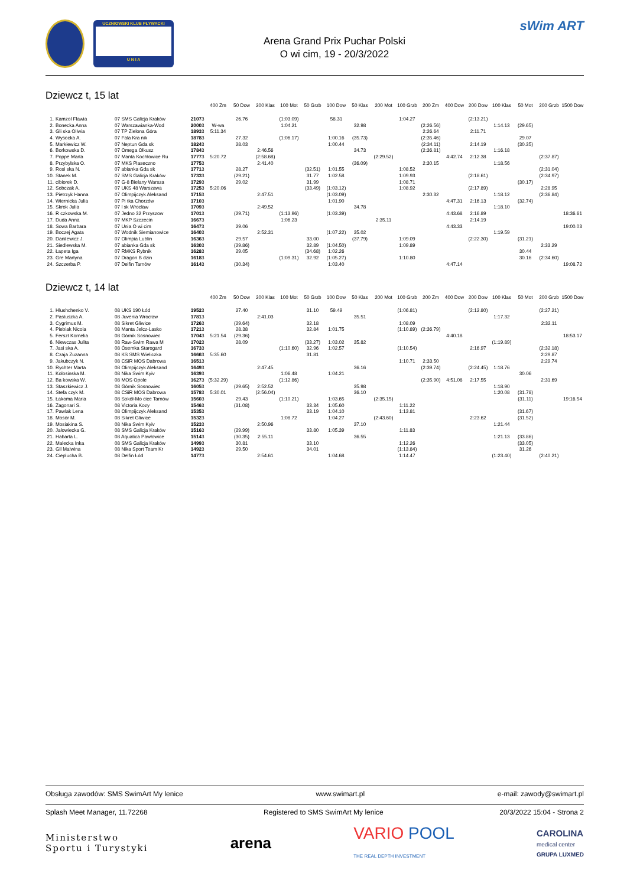UCZNIOWSKI KLUB PŁYWACKI
U N I A
Arena Grand Prix Puchar Polski
O wi cim, 19 - 20/3/2022
sWim ART
Dziewcz t, 15 lat
| | | | | | 400 Zm | 50 Dow | 200 Klas | 100 Mot | 50 Grzb | 100 Dow | 50 Klas | 200 Mot | 100 Grzb | 200 Zm | 400 Dow | 200 Dow | 100 Klas | 50 Mot | 200 Grzb | 1500 Dow |
| --- | --- | --- | --- | --- | --- | --- | --- | --- | --- | --- | --- | --- | --- | --- | --- | --- | --- | --- | --- | --- |
| 1. | Kamzol Flawia | 07 SMS Galicja Kraków | 2107 | 3 | | 26.76 | | (1:03.09) | | 58.31 | | | 1:04.27 | | | (2:13.21) | | | | |
| 2. | Bonecka Anna | 07 Warszawianka-Wod | 2000 | 3 | W-wa | | | 1:04.21 | | | 32.98 | | | (2:26.56) | | | 1:14.13 | (29.65) | | |
| 3. | Gli ska Oliwia | 07 TP Zielona Góra | 1893 | 3 | 5:11.34 | | | | | | | | | 2:26.64 | | 2:11.71 | | | | |
| 4. | Wysocka A. | 07 Fala Kra nik | 1878 | 3 | | 27.32 | | (1:06.17) | | 1:00.16 | (35.73) | | | (2:35.46) | | | | 29.07 | | |
| 5. | Markiewicz W. | 07 Neptun Gda sk | 1824 | 3 | | 28.03 | | | | 1:00.44 | | | | (2:34.11) | | 2:14.19 | | (30.35) | | |
| 6. | Borkowska D. | 07 Omega Olkusz | 1784 | 3 | | | 2:46.56 | | | | 34.73 | | | (2:36.81) | | | 1:16.18 | | | |
| 7. | Poppe Marta | 07 Manta Kochłowice Ru | 1777 | 3 | 5:20.72 | | (2:58.68) | | | | | (2:29.52) | | | 4:42.74 | 2:12.38 | | | (2:37.87) | |
| 8. | Przybylska O. | 07 MKS Piaseczno | 1775 | 3 | | | 2:41.40 | | | | (36.09) | | | 2:30.15 | | | 1:18.56 | | | |
| 9. | Rosi ska N. | 07 abianka Gda sk | 1771 | 3 | | 28.27 | | | (32.51) | 1:01.55 | | | 1:08.52 | | | | | | (2:31.04) | |
| 10. | Stanek M. | 07 SMS Galicja Kraków | 1733 | 3 | | (29.21) | | | 31.77 | 1:02.58 | | | 1:09.93 | | | (2:18.61) | | | (2:34.97) | |
| 11. | cibiorek D. | 07 G-8 Bielany Warsza | 1729 | 3 | | 29.02 | | | 31.99 | | | | 1:08.71 | | | | | (30.17) | | |
| 12. | Sobczak A. | 07 UKS 48 Warszawa | 1725 | 3 | 5:20.06 | | | | (33.49) | (1:03.12) | | | 1:08.92 | | | (2:17.89) | | | 2:28.95 | |
| 13. | Pietrzyk Hanna | 07 Olimpijczyk Aleksand | 1715 | 3 | | | 2:47.51 | | | (1:03.09) | | | | 2:30.32 | | | 1:18.12 | | (2:36.84) | |
| 14. | Wiernicka Julia | 07 Pi tka Chorzów | 1710 | 3 | | | | | | 1:01.90 | | | | | 4:47.31 | 2:16.13 | | (32.74) | | |
| 15. | Skrok Julia | 07 l sk Wrocław | 1709 | 3 | | | 2:49.52 | | | | 34.78 | | | | | | 1:18.10 | | | |
| 16. | R czkowska M. | 07 Jedno 32 Przyszow | 1701 | 3 | | (29.71) | | (1:13.96) | | (1:03.39) | | | | | 4:43.68 | 2:16.89 | | | | 18:36.61 |
| 17. | Duda Anna | 07 MKP Szczecin | 1667 | 3 | | | | 1:06.23 | | | | 2:35.11 | | | | 2:14.19 | | | | |
| 18. | Sowa Barbara | 07 Unia O wi cim | 1647 | 3 | | 29.06 | | | | | | | | | 4:43.33 | | | | | 19:00.03 |
| 19. | Boczej Agata | 07 Wodnik Siemianowice | 1640 | 3 | | | 2:52.31 | | | (1:07.22) | 35.02 | | | | | | 1:19.59 | | | |
| 20. | Danilewicz J. | 07 Olimpia Lublin | 1636 | 3 | | 29.57 | | | 33.00 | | (37.79) | | 1:09.09 | | | (2:22.30) | | (31.21) | | |
| 21. | Siedlewska M. | 07 abianka Gda sk | 1630 | 3 | | (29.86) | | | 32.89 | (1:04.50) | | | 1:09.89 | | | | | | 2:33.29 | |
| 22. | Łapeta Iga | 07 RMKS Rybnik | 1628 | 3 | | 29.05 | | | (34.68) | 1:02.26 | | | | | | | | 30.44 | | |
| 23. | Gre Martyna | 07 Dragon B dzin | 1618 | 3 | | | | (1:09.31) | 32.92 | (1:05.27) | | | 1:10.80 | | | | | 30.16 | (2:34.60) | |
| 24. | Szczerba P. | 07 Delfin Tarnów | 1614 | 3 | | (30.34) | | | | 1:03.40 | | | | | 4:47.14 | | | | | 19:08.72 |
Dziewcz t, 14 lat
| | | | | | 400 Zm | 50 Dow | 200 Klas | 100 Mot | 50 Grzb | 100 Dow | 50 Klas | 200 Mot | 100 Grzb | 200 Zm | 400 Dow | 200 Dow | 100 Klas | 50 Mot | 200 Grzb | 1500 Dow |
| --- | --- | --- | --- | --- | --- | --- | --- | --- | --- | --- | --- | --- | --- | --- | --- | --- | --- | --- | --- | --- |
| 1. | Hlushchenko V. | 08 UKS 190 Łód | 1952 | 3 | | 27.40 | | | 31.10 | 59.49 | | | (1:06.81) | | | (2:12.80) | | | (2:27.21) | |
| 2. | Pastuszka A. | 08 Juvenia Wrocław | 1781 | 3 | | | 2:41.03 | | | | 35.51 | | | | | | 1:17.32 | | | |
| 3. | Cygrimus M. | 08 Sikret Gliwice | 1726 | 3 | | (29.64) | | | 32.18 | | | | 1:08.09 | | | | | | 2:32.11 | |
| 4. | Piebiak Nicola | 08 Manta Jelcz-Lasko | 1721 | 3 | | 28.38 | | | 32.84 | 1:01.75 | | | (1:10.89) | (2:36.79) | | | | | | |
| 5. | Ferszt Kornelia | 08 Górnik Sosnowiec | 1704 | 3 | 5:21.54 | (29.36) | | | | | | | | | 4:40.18 | | | | | 18:53.17 |
| 6. | Niewczas Julita | 08 Raw-Swim Rawa M | 1702 | 3 | | 28.09 | | | (33.27) | 1:03.02 | 35.82 | | | | | | (1:19.89) | | | |
| 7. | Jasi ska A. | 08 Ósemka Starogard | 1673 | 3 | | | | (1:10.60) | 32.96 | 1:02.57 | | | (1:10.54) | | | 2:16.97 | | | (2:32.18) | |
| 8. | Czaja Zuzanna | 08 KS SMS Wieliczka | 1666 | 3 | 5:35.60 | | | | 31.81 | | | | | | | | | | 2:29.87 | |
| 9. | Jakubczyk N. | 08 CSiR MOS Dabrowa | 1651 | 3 | | | | | | | | | 1:10.71 | 2:33.50 | | | | | 2:29.74 | |
| 10. | Rychter Marta | 08 Olimpijczyk Aleksand | 1649 | 3 | | | 2:47.45 | | | | 36.16 | | | (2:39.74) | | (2:24.45) | 1:18.76 | | | |
| 11. | Kolosinska M. | 08 Nika Swim Kyiv | 1639 | 3 | | | | 1:06.48 | | 1:04.21 | | | | | | | | 30.06 | | |
| 12. | Ba kowska W. | 08 MOS Opole | 1627 | 3 | (5:32.29) | | | (1:12.86) | | | | | | (2:35.90) | 4:51.08 | 2:17.55 | | | 2:31.69 | |
| 13. | Staszkiewicz J. | 08 Górnik Sosnowiec | 1605 | 3 | | (29.65) | 2:52.52 | | | | 35.98 | | | | | | 1:18.90 | | | |
| 14. | Stefa czyk M. | 08 CSiR MOS Dabrowa | 1578 | 3 | 5:30.01 | | (2:56.04) | | | | 36.10 | | | | | | 1:20.08 | (31.78) | | |
| 15. | Łakoma Maria | 08 Sokół-Mo cice Tarnów | 1560 | 3 | | 29.43 | | (1:10.21) | | 1:03.65 | | (2:35.15) | | | | | | (31.11) | | 19:16.54 |
| 16. | Zagonari S. | 08 Victoria Kozy | 1546 | 3 | | (31.08) | | | 33.34 | 1:05.60 | | | 1:11.22 | | | | | | | |
| 17. | Pawlak Lena | 08 Olimpijczyk Aleksand | 1535 | 3 | | | | | 33.19 | 1:04.10 | | | 1:13.81 | | | | | (31.67) | | |
| 18. | Mosór M. | 08 Sikret Gliwice | 1532 | 3 | | | | 1:08.72 | | 1:04.27 | | (2:43.60) | | | | 2:23.62 | | (31.52) | | |
| 19. | Mosiakina S. | 08 Nika Swim Kyiv | 1523 | 3 | | | 2:50.96 | | | | 37.10 | | | | | | 1:21.44 | | | |
| 20. | Jałowiecka G. | 08 SMS Galicja Kraków | 1516 | 3 | | (29.99) | | | 33.80 | 1:05.39 | | | 1:11.83 | | | | | | | |
| 21. | Habarta L. | 08 Aquatica Pawłowice | 1514 | 3 | | (30.35) | 2:55.11 | | | | 36.55 | | | | | | 1:21.13 | (33.86) | | |
| 22. | Malecka Inka | 08 SMS Galicja Kraków | 1499 | 3 | | 30.81 | | | 33.10 | | | | 1:12.26 | | | | | (33.05) | | |
| 23. | Gil Malwina | 08 Nika Sport Team Kr | 1492 | 3 | | 29.50 | | | 34.01 | | | | (1:13.84) | | | | | 31.26 | | |
| 24. | Cieplucha B. | 08 Delfin Łód | 1477 | 3 | | | 2:54.61 | | | 1:04.68 | | | 1:14.47 | | | | (1:23.40) | | (2:40.21) | |
Obsługa zawodów: SMS SwimArt My lenice www.swimart.pl e-mail: zawody@swimart.pl
Splash Meet Manager, 11.72268 Registered to SMS SwimArt My lenice 20/3/2022 15:04 - Strona 2
Ministerstwo
Sportu i Turystyki arena VARIO POOL
THE REAL DEPTH INVESTMENT CAROLINA
medical center
GRUPA LUXMED